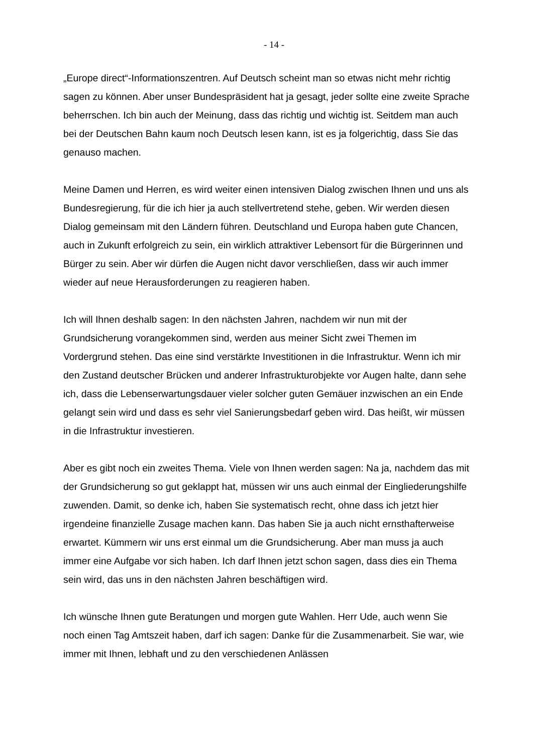- 14 -
„Europe direct“-Informationszentren. Auf Deutsch scheint man so etwas nicht mehr richtig sagen zu können. Aber unser Bundespräsident hat ja gesagt, jeder sollte eine zweite Sprache beherrschen. Ich bin auch der Meinung, dass das richtig und wichtig ist. Seitdem man auch bei der Deutschen Bahn kaum noch Deutsch lesen kann, ist es ja folgerichtig, dass Sie das genauso machen.
Meine Damen und Herren, es wird weiter einen intensiven Dialog zwischen Ihnen und uns als Bundesregierung, für die ich hier ja auch stellvertretend stehe, geben. Wir werden diesen Dialog gemeinsam mit den Ländern führen. Deutschland und Europa haben gute Chancen, auch in Zukunft erfolgreich zu sein, ein wirklich attraktiver Lebensort für die Bürgerinnen und Bürger zu sein. Aber wir dürfen die Augen nicht davor verschließen, dass wir auch immer wieder auf neue Herausforderungen zu reagieren haben.
Ich will Ihnen deshalb sagen: In den nächsten Jahren, nachdem wir nun mit der Grundsicherung vorangekommen sind, werden aus meiner Sicht zwei Themen im Vordergrund stehen. Das eine sind verstärkte Investitionen in die Infrastruktur. Wenn ich mir den Zustand deutscher Brücken und anderer Infrastrukturobjekte vor Augen halte, dann sehe ich, dass die Lebenserwartungsdauer vieler solcher guten Gemäuer inzwischen an ein Ende gelangt sein wird und dass es sehr viel Sanierungsbedarf geben wird. Das heißt, wir müssen in die Infrastruktur investieren.
Aber es gibt noch ein zweites Thema. Viele von Ihnen werden sagen: Na ja, nachdem das mit der Grundsicherung so gut geklappt hat, müssen wir uns auch einmal der Eingliederungshilfe zuwenden. Damit, so denke ich, haben Sie systematisch recht, ohne dass ich jetzt hier irgendeine finanzielle Zusage machen kann. Das haben Sie ja auch nicht ernsthafterweise erwartet. Kümmern wir uns erst einmal um die Grundsicherung. Aber man muss ja auch immer eine Aufgabe vor sich haben. Ich darf Ihnen jetzt schon sagen, dass dies ein Thema sein wird, das uns in den nächsten Jahren beschäftigen wird.
Ich wünsche Ihnen gute Beratungen und morgen gute Wahlen. Herr Ude, auch wenn Sie noch einen Tag Amtszeit haben, darf ich sagen: Danke für die Zusammenarbeit. Sie war, wie immer mit Ihnen, lebhaft und zu den verschiedenen Anlässen